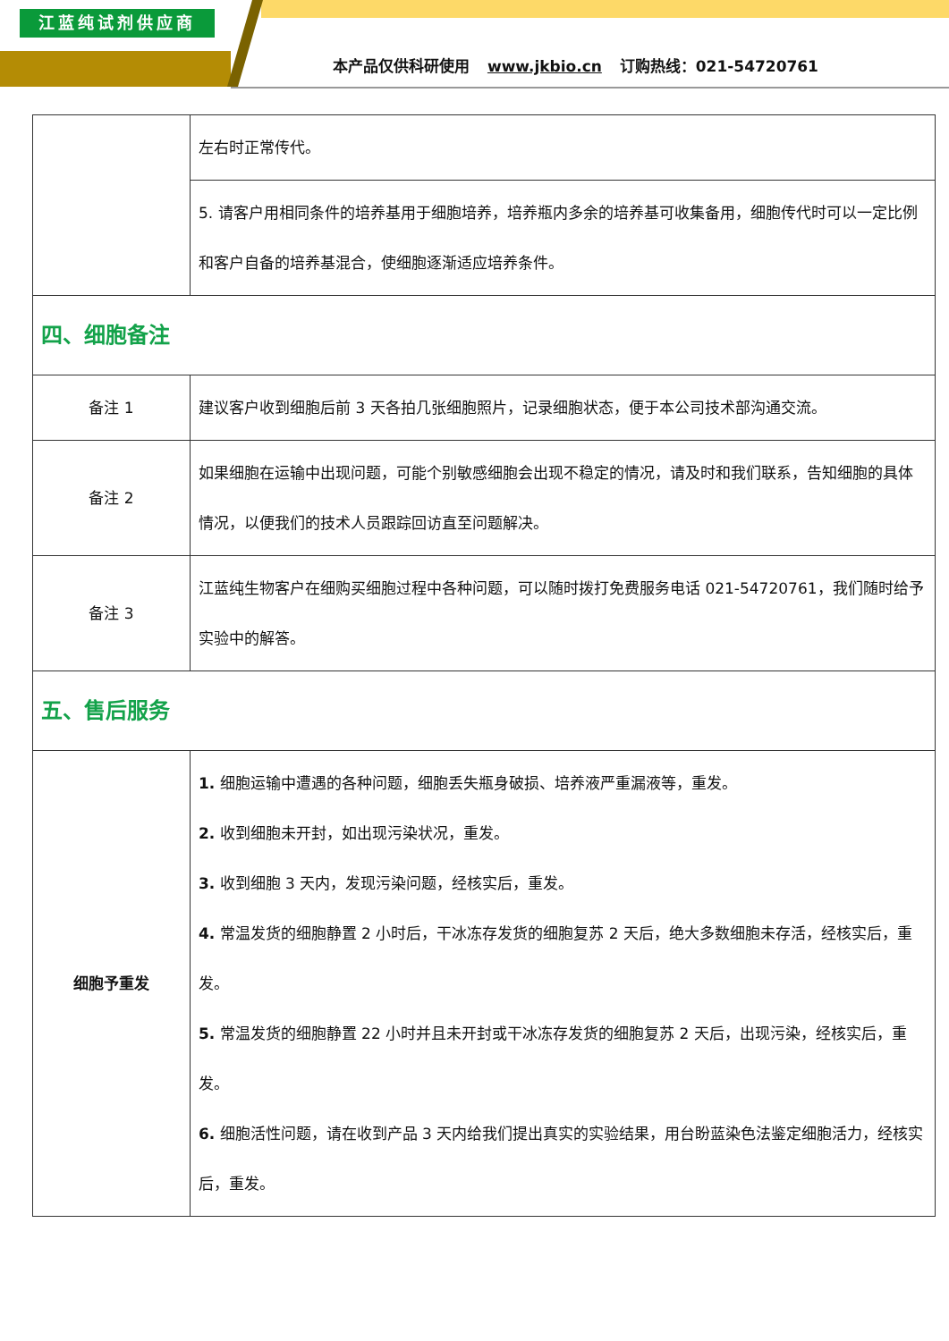江蓝纯试剂供应商
本产品仅供科研使用 www.jkbio.cn 订购热线：021-54720761
| | 左右时正常传代。 |
| | 5. 请客户用相同条件的培养基用于细胞培养，培养瓶内多余的培养基可收集备用，细胞传代时可以一定比例和客户自备的培养基混合，使细胞逐渐适应培养条件。 |
| 四、细胞备注 | |
| 备注 1 | 建议客户收到细胞后前 3 天各拍几张细胞照片，记录细胞状态，便于本公司技术部沟通交流。 |
| 备注 2 | 如果细胞在运输中出现问题，可能个别敏感细胞会出现不稳定的情况，请及时和我们联系，告知细胞的具体情况，以便我们的技术人员跟踪回访直至问题解决。 |
| 备注 3 | 江蓝纯生物客户在细购买细胞过程中各种问题，可以随时拨打免费服务电话 021-54720761，我们随时给予实验中的解答。 |
| 五、售后服务 | |
| 细胞予重发 | 1. 细胞运输中遭遇的各种问题，细胞丢失瓶身破损、培养液严重漏液等，重发。 2. 收到细胞未开封，如出现污染状况，重发。 3. 收到细胞 3 天内，发现污染问题，经核实后，重发。 4. 常温发货的细胞静置 2 小时后，干冰冻存发货的细胞复苏 2 天后，绝大多数细胞未存活，经核实后，重发。 5. 常温发货的细胞静置 22 小时并且未开封或干冰冻存发货的细胞复苏 2 天后，出现污染，经核实后，重发。 6. 细胞活性问题，请在收到产品 3 天内给我们提出真实的实验结果，用台盼蓝染色法鉴定细胞活力，经核实后，重发。 |